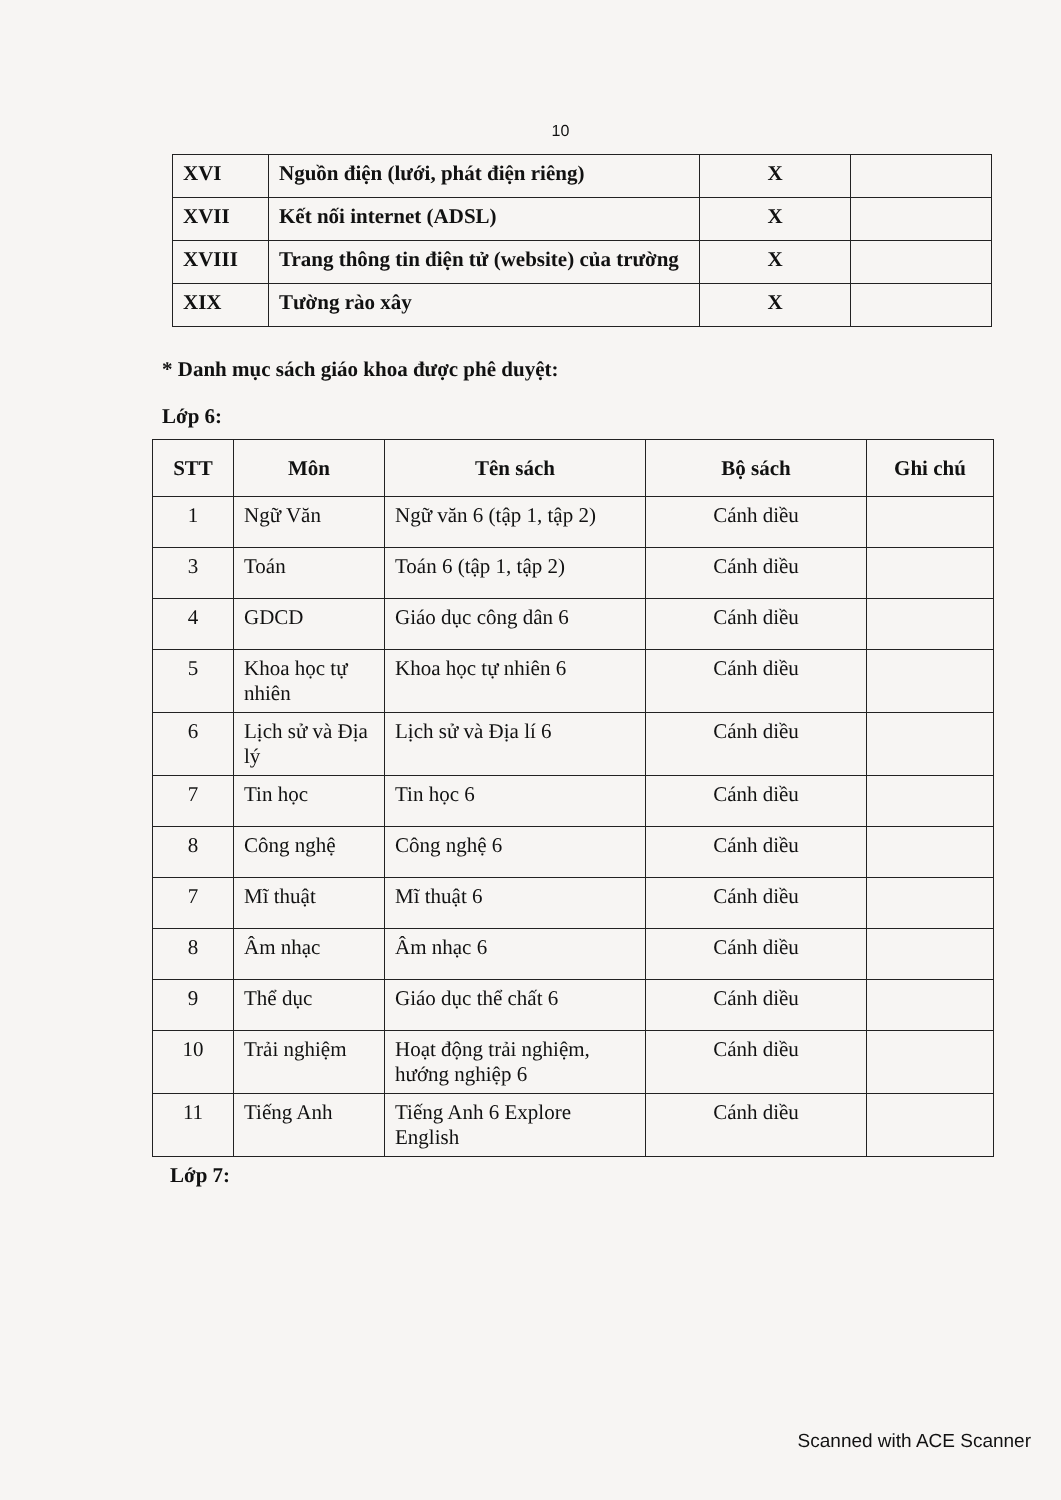10
| XVI | Nguồn điện (lưới, phát điện riêng) | X | |
| XVII | Kết nối internet (ADSL) | X | |
| XVIII | Trang thông tin điện tử (website) của trường | X | |
| XIX | Tường rào xây | X | |
* Danh mục sách giáo khoa được phê duyệt:
Lớp 6:
| STT | Môn | Tên sách | Bộ sách | Ghi chú |
| --- | --- | --- | --- | --- |
| 1 | Ngữ Văn | Ngữ văn 6 (tập 1, tập 2) | Cánh diều | |
| 3 | Toán | Toán 6 (tập 1, tập 2) | Cánh diều | |
| 4 | GDCD | Giáo dục công dân 6 | Cánh diều | |
| 5 | Khoa học tự nhiên | Khoa học tự nhiên 6 | Cánh diều | |
| 6 | Lịch sử và Địa lý | Lịch sử và Địa lí 6 | Cánh diều | |
| 7 | Tin học | Tin học 6 | Cánh diều | |
| 8 | Công nghệ | Công nghệ 6 | Cánh diều | |
| 7 | Mĩ thuật | Mĩ thuật 6 | Cánh diều | |
| 8 | Âm nhạc | Âm nhạc 6 | Cánh diều | |
| 9 | Thể dục | Giáo dục thể chất 6 | Cánh diều | |
| 10 | Trải nghiệm | Hoạt động trải nghiệm, hướng nghiệp 6 | Cánh diều | |
| 11 | Tiếng Anh | Tiếng Anh 6 Explore English | Cánh diều | |
Lớp 7:
Scanned with ACE Scanner